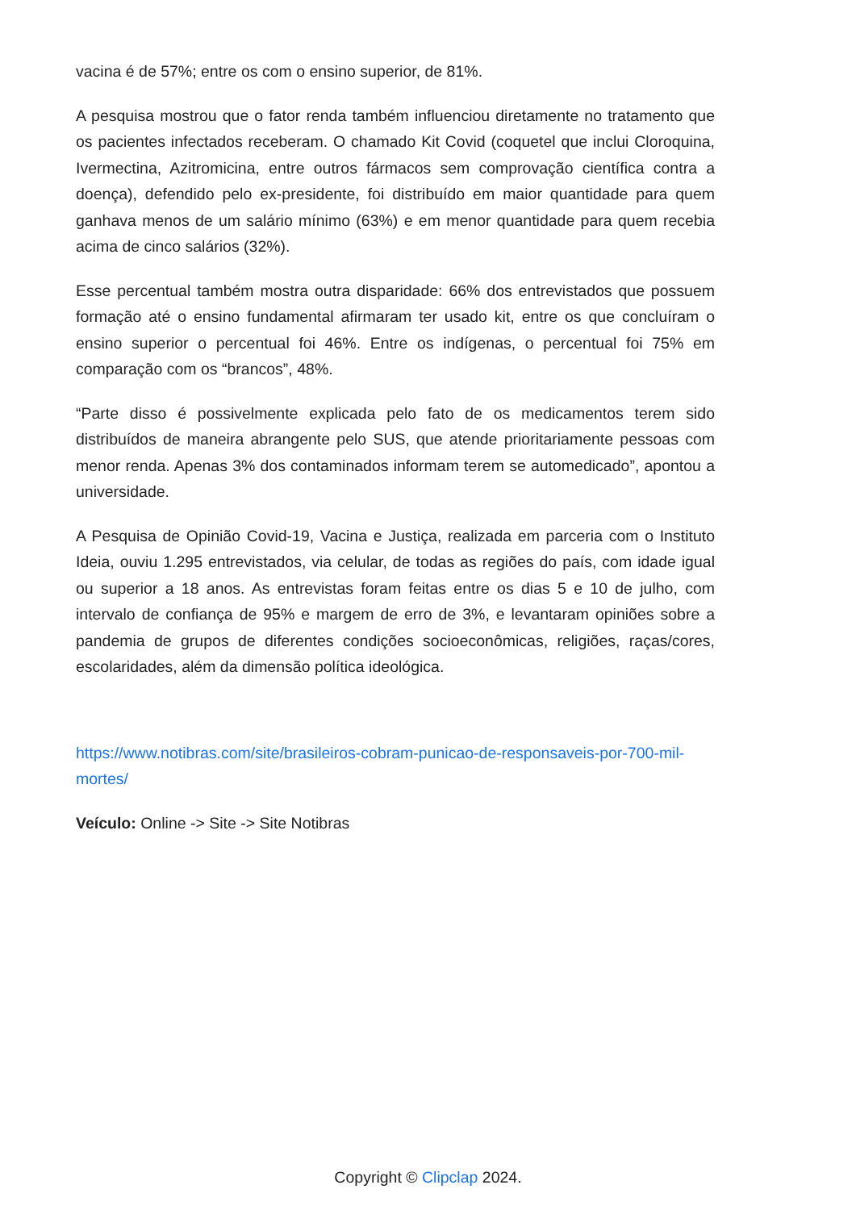vacina é de 57%; entre os com o ensino superior, de 81%.
A pesquisa mostrou que o fator renda também influenciou diretamente no tratamento que os pacientes infectados receberam. O chamado Kit Covid (coquetel que inclui Cloroquina, Ivermectina, Azitromicina, entre outros fármacos sem comprovação científica contra a doença), defendido pelo ex-presidente, foi distribuído em maior quantidade para quem ganhava menos de um salário mínimo (63%) e em menor quantidade para quem recebia acima de cinco salários (32%).
Esse percentual também mostra outra disparidade: 66% dos entrevistados que possuem formação até o ensino fundamental afirmaram ter usado kit, entre os que concluíram o ensino superior o percentual foi 46%. Entre os indígenas, o percentual foi 75% em comparação com os “brancos”, 48%.
“Parte disso é possivelmente explicada pelo fato de os medicamentos terem sido distribuídos de maneira abrangente pelo SUS, que atende prioritariamente pessoas com menor renda. Apenas 3% dos contaminados informam terem se automedicado”, apontou a universidade.
A Pesquisa de Opinião Covid-19, Vacina e Justiça, realizada em parceria com o Instituto Ideia, ouviu 1.295 entrevistados, via celular, de todas as regiões do país, com idade igual ou superior a 18 anos. As entrevistas foram feitas entre os dias 5 e 10 de julho, com intervalo de confiança de 95% e margem de erro de 3%, e levantaram opiniões sobre a pandemia de grupos de diferentes condições socioeconômicas, religiões, raças/cores, escolaridades, além da dimensão política ideológica.
https://www.notibras.com/site/brasileiros-cobram-punicao-de-responsaveis-por-700-mil-mortes/
Veículo: Online -> Site -> Site Notibras
Copyright © Clipclap 2024.